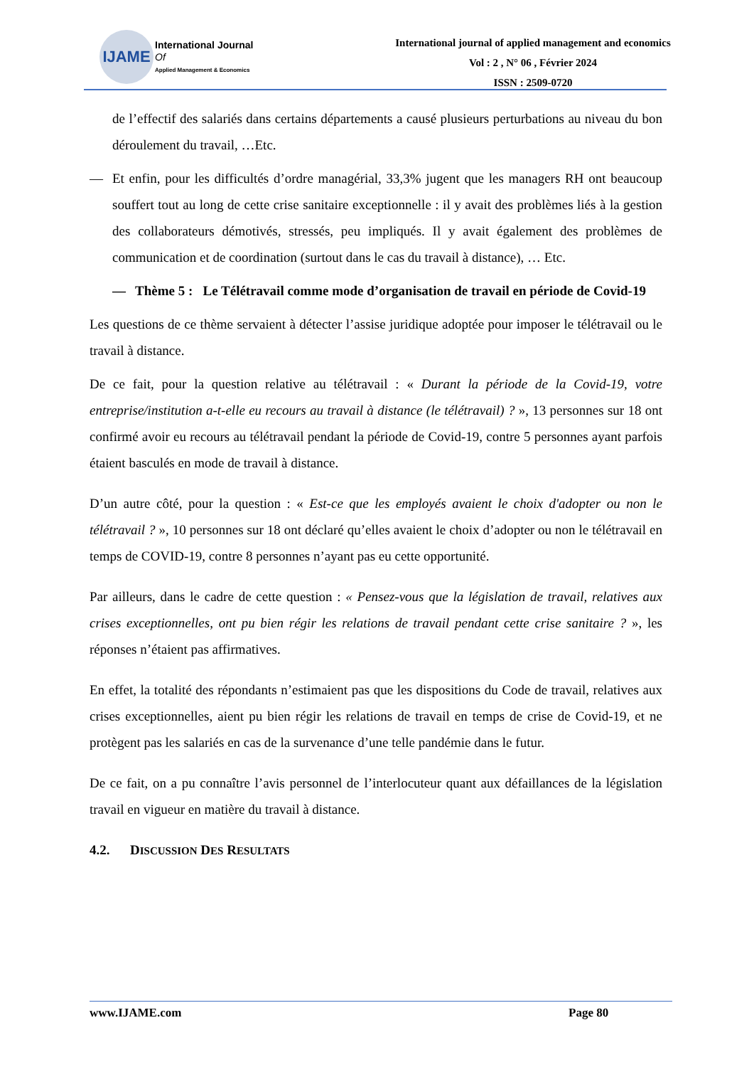IJAME
International Journal
Of
Applied Management & Economics
International journal of applied management and economics
Vol : 2 , N° 06 , Février 2024
ISSN : 2509-0720
de l’effectif des salariés dans certains départements a causé plusieurs perturbations au niveau du bon déroulement du travail, …Etc.
— Et enfin, pour les difficultés d’ordre managérial, 33,3% jugent que les managers RH ont beaucoup souffert tout au long de cette crise sanitaire exceptionnelle : il y avait des problèmes liés à la gestion des collaborateurs démotivés, stressés, peu impliqués. Il y avait également des problèmes de communication et de coordination (surtout dans le cas du travail à distance), … Etc.
— Thème 5 : Le Télétravail comme mode d’organisation de travail en période de Covid-19
Les questions de ce thème servaient à détecter l’assise juridique adoptée pour imposer le télétravail ou le travail à distance.
De ce fait, pour la question relative au télétravail : « Durant la période de la Covid-19, votre entreprise/institution a-t-elle eu recours au travail à distance (le télétravail) ? », 13 personnes sur 18 ont confirmé avoir eu recours au télétravail pendant la période de Covid-19, contre 5 personnes ayant parfois étaient basculés en mode de travail à distance.
D’un autre côté, pour la question : « Est-ce que les employés avaient le choix d'adopter ou non le télétravail ? », 10 personnes sur 18 ont déclaré qu’elles avaient le choix d’adopter ou non le télétravail en temps de COVID-19, contre 8 personnes n’ayant pas eu cette opportunité.
Par ailleurs, dans le cadre de cette question : « Pensez-vous que la législation de travail, relatives aux crises exceptionnelles, ont pu bien régir les relations de travail pendant cette crise sanitaire ? », les réponses n’étaient pas affirmatives.
En effet, la totalité des répondants n’estimaient pas que les dispositions du Code de travail, relatives aux crises exceptionnelles, aient pu bien régir les relations de travail en temps de crise de Covid-19, et ne protègent pas les salariés en cas de la survenance d’une telle pandémie dans le futur.
De ce fait, on a pu connaître l’avis personnel de l’interlocuteur quant aux défaillances de la législation travail en vigueur en matière du travail à distance.
4.2. DISCUSSION DES RESULTATS
www.IJAME.com Page 80